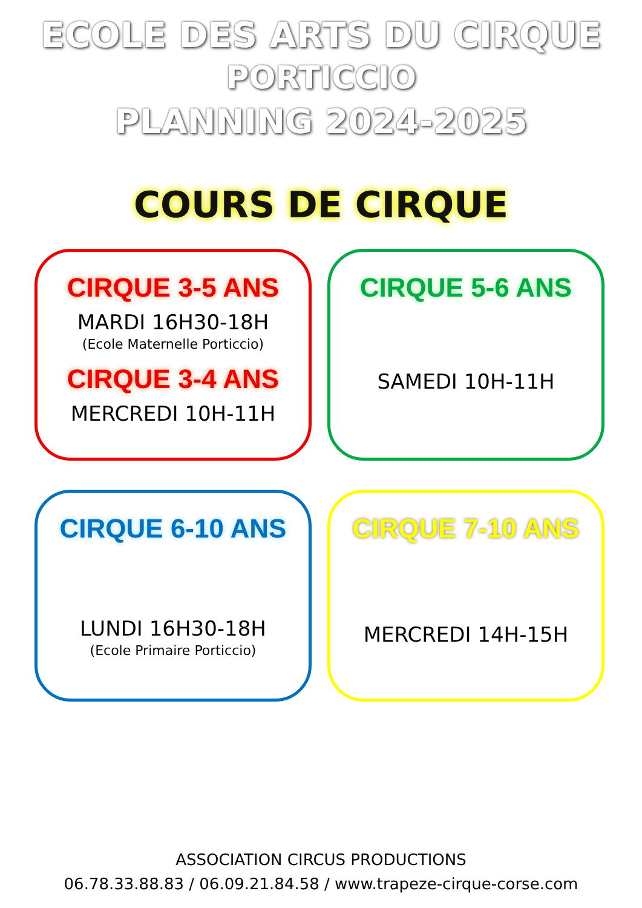ECOLE DES ARTS DU CIRQUE
PORTICCIO
PLANNING 2024-2025
COURS DE CIRQUE
CIRQUE 3-5 ANS
MARDI 16H30-18H
(Ecole Maternelle Porticcio)
CIRQUE 3-4 ANS
MERCREDI 10H-11H
CIRQUE 5-6 ANS
SAMEDI 10H-11H
CIRQUE 6-10 ANS
LUNDI 16H30-18H
(Ecole Primaire Porticcio)
CIRQUE 7-10 ANS
MERCREDI 14H-15H
ASSOCIATION CIRCUS PRODUCTIONS
06.78.33.88.83 / 06.09.21.84.58 / www.trapeze-cirque-corse.com